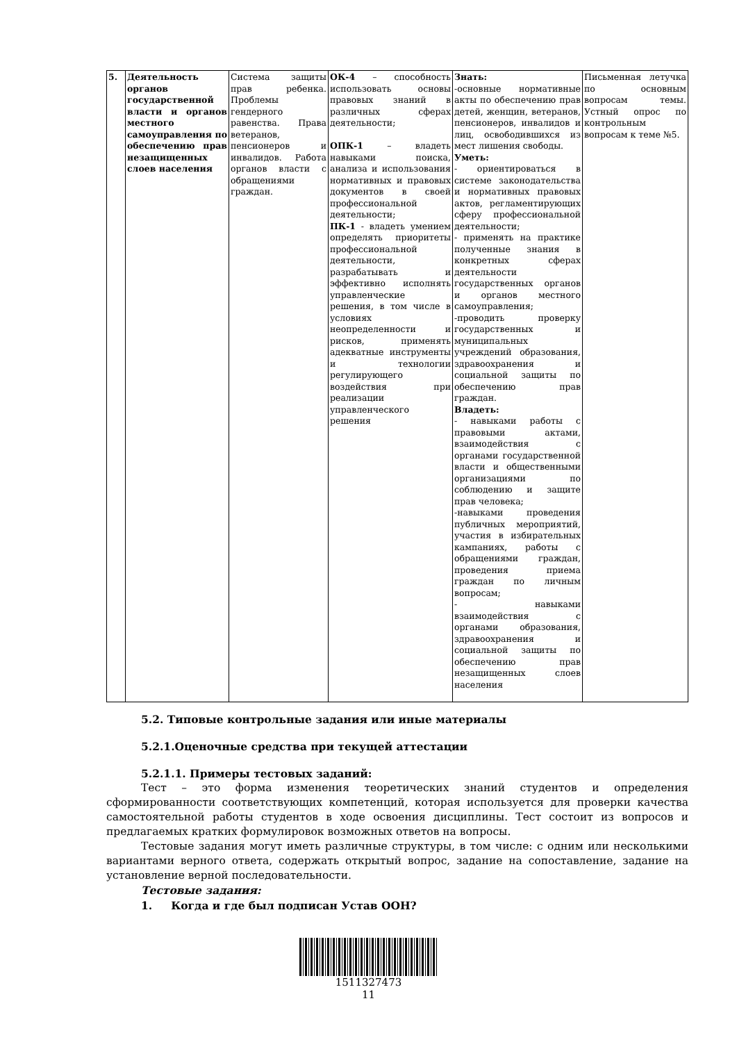| 5. | Деятельность органов государственной власти и органов местного самоуправления по обеспечению прав незащищенных слоев населения | Система защиты прав ребенка. Проблемы гендерного равенства. Права ветеранов, пенсионеров и инвалидов. Работа органов власти с обращениями граждан. | ОК-4 – способность использовать основы правовых знаний в различных сферах деятельности; ОПК-1 – владеть навыками поиска, анализа и использования нормативных и правовых документов в своей профессиональной деятельности; ПК-1 - владеть умением определять приоритеты профессиональной деятельности, разрабатывать и эффективно исполнять управленческие решения, в том числе в условиях неопределенности и рисков, применять адекватные инструменты и технологии регулирующего воздействия при реализации управленческого решения | Знать: -основные нормативные акты по обеспечению прав детей, женщин, ветеранов, пенсионеров, инвалидов и лиц, освободившихся из мест лишения свободы. Уметь: - ориентироваться в системе законодательства и нормативных правовых актов, регламентирующих сферу профессиональной деятельности; - применять на практике полученные знания в конкретных сферах деятельности государственных органов и органов местного самоуправления; -проводить проверку государственных и муниципальных учреждений образования, здравоохранения и социальной защиты по обеспечению прав граждан. Владеть: - навыками работы с правовыми актами, взаимодействия с органами государственной власти и общественными организациями по соблюдению и защите прав человека; -навыками проведения публичных мероприятий, участия в избирательных кампаниях, работы с обращениями граждан, проведения приема граждан по личным вопросам; - навыками взаимодействия с органами образования, здравоохранения и социальной защиты по обеспечению прав незащищенных слоев населения | Письменная летучка по основным вопросам темы. Устный опрос по контрольным вопросам к теме №5. |
5.2. Типовые контрольные задания или иные материалы
5.2.1.Оценочные средства при текущей аттестации
5.2.1.1. Примеры тестовых заданий:
Тест – это форма изменения теоретических знаний студентов и определения сформированности соответствующих компетенций, которая используется для проверки качества самостоятельной работы студентов в ходе освоения дисциплины. Тест состоит из вопросов и предлагаемых кратких формулировок возможных ответов на вопросы.
Тестовые задания могут иметь различные структуры, в том числе: с одним или несколькими вариантами верного ответа, содержать открытый вопрос, задание на сопоставление, задание на установление верной последовательности.
Тестовые задания:
1. Когда и где был подписан Устав ООН?
1511327473
11